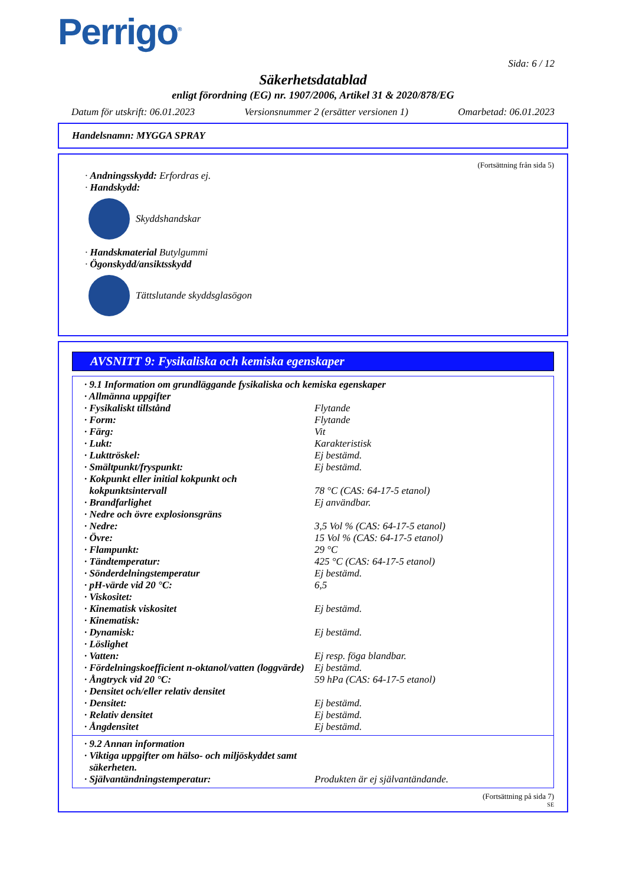Perrigo<sup>®</sup>
Sida: 6 / 12
Säkerhetsdatablad
enligt förordning (EG) nr. 1907/2006, Artikel 31 & 2020/878/EG
Datum för utskrift: 06.01.2023 Versionsnummer 2 (ersätter versionen 1) Omarbetad: 06.01.2023
Handelsnamn: MYGGA SPRAY
(Fortsättning från sida 5)
· Andningsskydd: Erfordras ej.
· Handskydd:
Skyddshandskar
· Handskmaterial Butylgummi
· Ögonskydd/ansiktsskydd
Tättslutande skyddsglasögon
AVSNITT 9: Fysikaliska och kemiska egenskaper
| · 9.1 Information om grundläggande fysikaliska och kemiska egenskaper | |
| · Allmänna uppgifter | |
| · Fysikaliskt tillstånd | Flytande |
| · Form: | Flytande |
| · Färg: | Vit |
| · Lukt: | Karakteristisk |
| · Lukttröskel: | Ej bestämd. |
| · Smältpunkt/fryspunkt: | Ej bestämd. |
| · Kokpunkt eller initial kokpunkt och kokpunktsintervall | 78 °C (CAS: 64-17-5 etanol) |
| · Brandfarlighet | Ej användbar. |
| · Nedre och övre explosionsgräns | |
| · Nedre: | 3,5 Vol % (CAS: 64-17-5 etanol) |
| · Övre: | 15 Vol % (CAS: 64-17-5 etanol) |
| · Flampunkt: | 29 °C |
| · Tändtemperatur: | 425 °C (CAS: 64-17-5 etanol) |
| · Sönderdelningstemperatur | Ej bestämd. |
| · pH-värde vid 20 °C: | 6,5 |
| · Viskositet: | |
| · Kinematisk viskositet | Ej bestämd. |
| · Kinematisk: | |
| · Dynamisk: | Ej bestämd. |
| · Löslighet | |
| · Vatten: | Ej resp. föga blandbar. |
| · Fördelningskoefficient n-oktanol/vatten (loggvärde) | Ej bestämd. |
| · Ångtryck vid 20 °C: | 59 hPa (CAS: 64-17-5 etanol) |
| · Densitet och/eller relativ densitet | |
| · Densitet: | Ej bestämd. |
| · Relativ densitet | Ej bestämd. |
| · Ångdensitet | Ej bestämd. |
| · 9.2 Annan information | |
| · Viktiga uppgifter om hälso- och miljöskyddet samt säkerheten. | |
| · Självantändningstemperatur: | Produkten är ej självantändande. |
(Fortsättning på sida 7)
SE